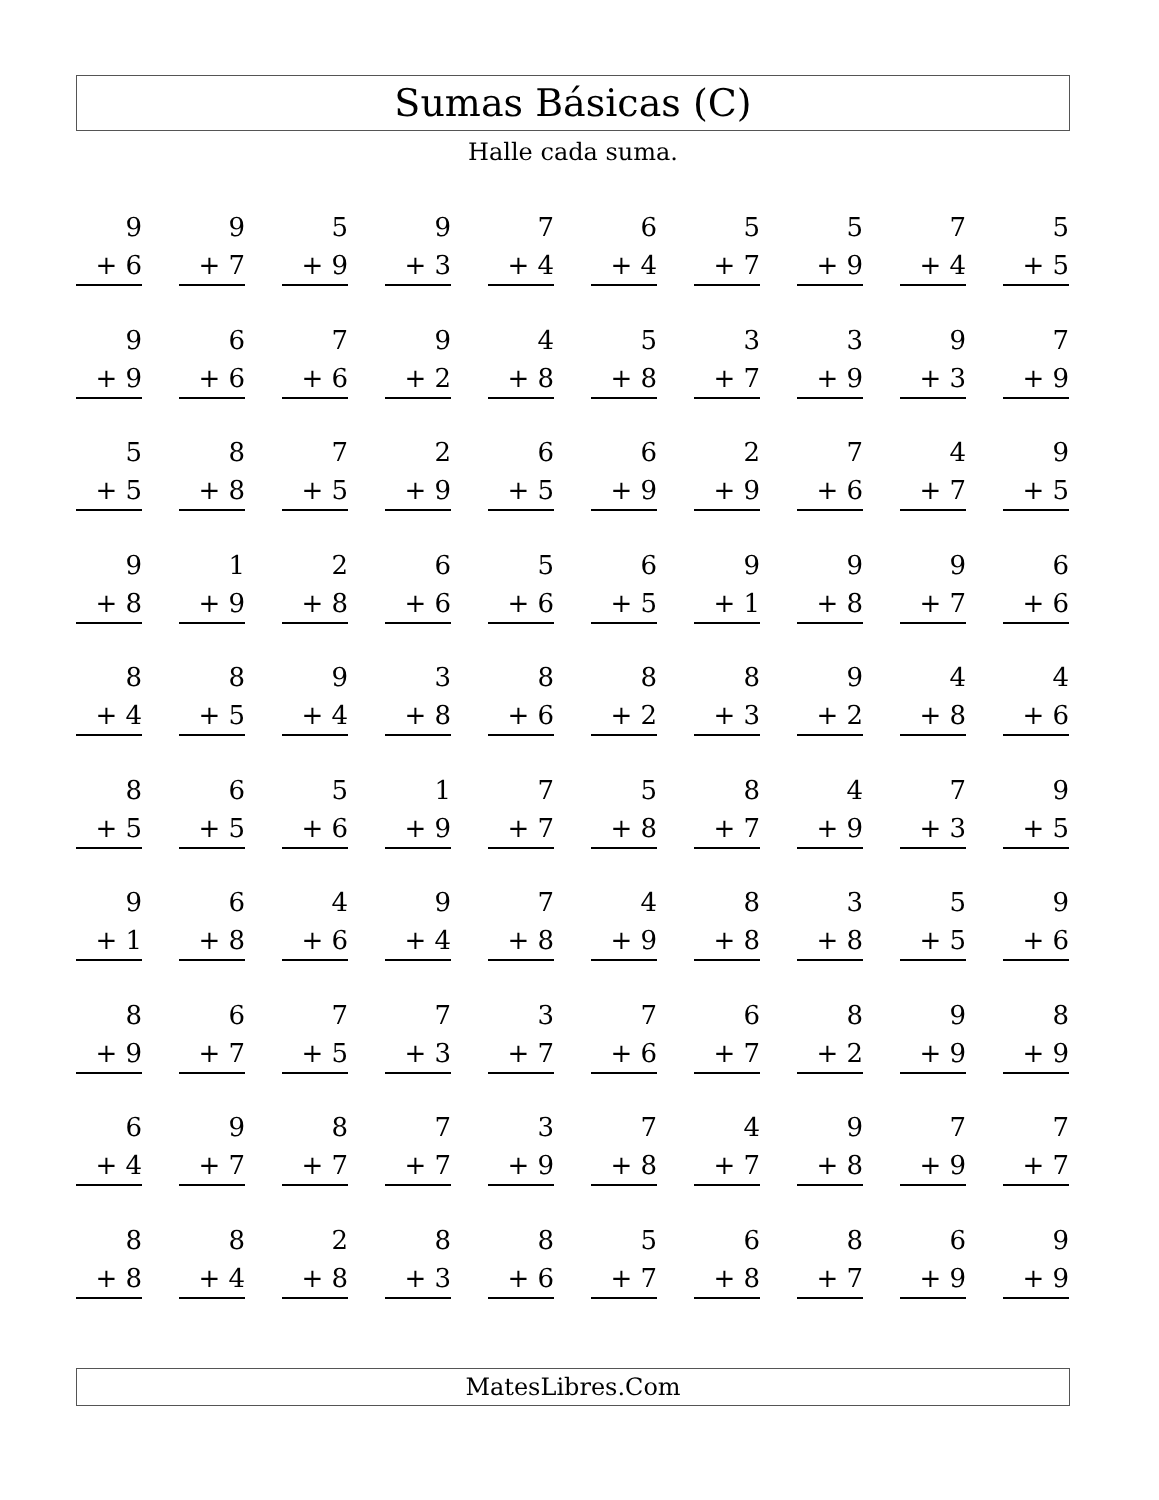Sumas Básicas (C)
Halle cada suma.
| 9 + 6 | 9 + 7 | 5 + 9 | 9 + 3 | 7 + 4 | 6 + 4 | 5 + 7 | 5 + 9 | 7 + 4 | 5 + 5 |
| 9 + 9 | 6 + 6 | 7 + 6 | 9 + 2 | 4 + 8 | 5 + 8 | 3 + 7 | 3 + 9 | 9 + 3 | 7 + 9 |
| 5 + 5 | 8 + 8 | 7 + 5 | 2 + 9 | 6 + 5 | 6 + 9 | 2 + 9 | 7 + 6 | 4 + 7 | 9 + 5 |
| 9 + 8 | 1 + 9 | 2 + 8 | 6 + 6 | 5 + 6 | 6 + 5 | 9 + 1 | 9 + 8 | 9 + 7 | 6 + 6 |
| 8 + 4 | 8 + 5 | 9 + 4 | 3 + 8 | 8 + 6 | 8 + 2 | 8 + 3 | 9 + 2 | 4 + 8 | 4 + 6 |
| 8 + 5 | 6 + 5 | 5 + 6 | 1 + 9 | 7 + 7 | 5 + 8 | 8 + 7 | 4 + 9 | 7 + 3 | 9 + 5 |
| 9 + 1 | 6 + 8 | 4 + 6 | 9 + 4 | 7 + 8 | 4 + 9 | 8 + 8 | 3 + 8 | 5 + 5 | 9 + 6 |
| 8 + 9 | 6 + 7 | 7 + 5 | 7 + 3 | 3 + 7 | 7 + 6 | 6 + 7 | 8 + 2 | 9 + 9 | 8 + 9 |
| 6 + 4 | 9 + 7 | 8 + 7 | 7 + 7 | 3 + 9 | 7 + 8 | 4 + 7 | 9 + 8 | 7 + 9 | 7 + 7 |
| 8 + 8 | 8 + 4 | 2 + 8 | 8 + 3 | 8 + 6 | 5 + 7 | 6 + 8 | 8 + 7 | 6 + 9 | 9 + 9 |
MatesLibres.Com